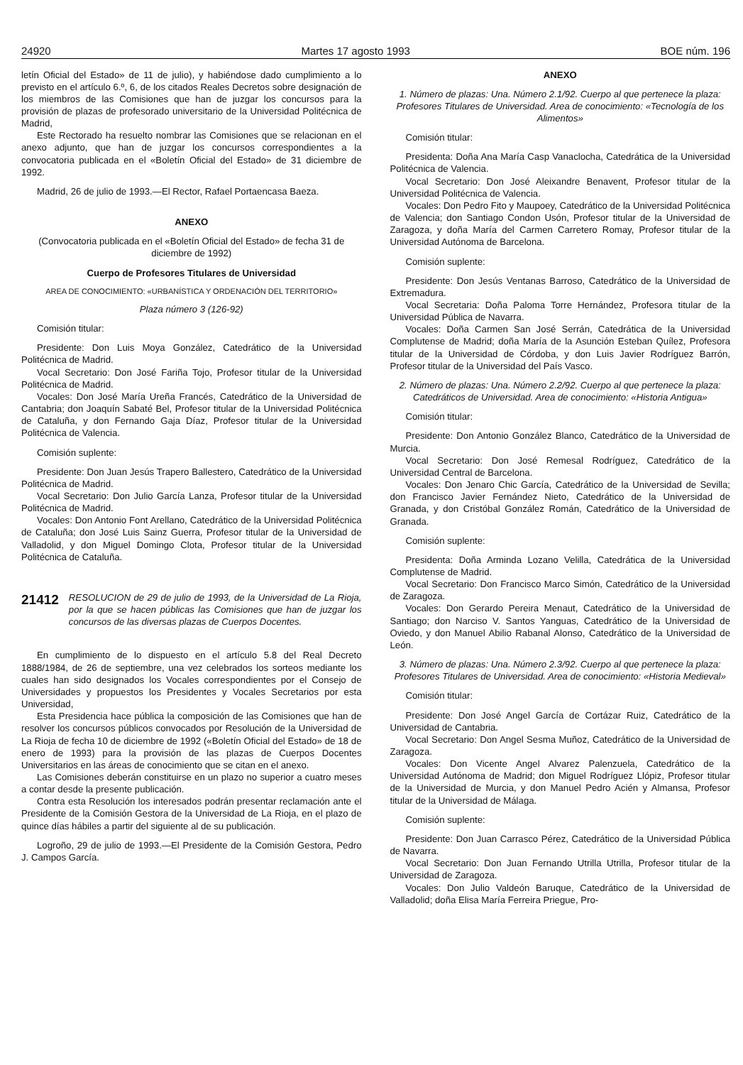24920 Martes 17 agosto 1993 BOE núm. 196
letín Oficial del Estado» de 11 de julio), y habiéndose dado cumplimiento a lo previsto en el artículo 6.º, 6, de los citados Reales Decretos sobre designación de los miembros de las Comisiones que han de juzgar los concursos para la provisión de plazas de profesorado universitario de la Universidad Politécnica de Madrid,
Este Rectorado ha resuelto nombrar las Comisiones que se relacionan en el anexo adjunto, que han de juzgar los concursos correspondientes a la convocatoria publicada en el «Boletín Oficial del Estado» de 31 diciembre de 1992.
Madrid, 26 de julio de 1993.—El Rector, Rafael Portaencasa Baeza.
ANEXO
(Convocatoria publicada en el «Boletín Oficial del Estado» de fecha 31 de diciembre de 1992)
Cuerpo de Profesores Titulares de Universidad
AREA DE CONOCIMIENTO: «URBANÍSTICA Y ORDENACIÓN DEL TERRITORIO»
Plaza número 3 (126-92)
Comisión titular:
Presidente: Don Luis Moya González, Catedrático de la Universidad Politécnica de Madrid.
Vocal Secretario: Don José Fariña Tojo, Profesor titular de la Universidad Politécnica de Madrid.
Vocales: Don José María Ureña Francés, Catedrático de la Universidad de Cantabria; don Joaquín Sabaté Bel, Profesor titular de la Universidad Politécnica de Cataluña, y don Fernando Gaja Díaz, Profesor titular de la Universidad Politécnica de Valencia.
Comisión suplente:
Presidente: Don Juan Jesús Trapero Ballestero, Catedrático de la Universidad Politécnica de Madrid.
Vocal Secretario: Don Julio García Lanza, Profesor titular de la Universidad Politécnica de Madrid.
Vocales: Don Antonio Font Arellano, Catedrático de la Universidad Politécnica de Cataluña; don José Luis Sainz Guerra, Profesor titular de la Universidad de Valladolid, y don Miguel Domingo Clota, Profesor titular de la Universidad Politécnica de Cataluña.
21412
RESOLUCION de 29 de julio de 1993, de la Universidad de La Rioja, por la que se hacen públicas las Comisiones que han de juzgar los concursos de las diversas plazas de Cuerpos Docentes.
En cumplimiento de lo dispuesto en el artículo 5.8 del Real Decreto 1888/1984, de 26 de septiembre, una vez celebrados los sorteos mediante los cuales han sido designados los Vocales correspondientes por el Consejo de Universidades y propuestos los Presidentes y Vocales Secretarios por esta Universidad,
Esta Presidencia hace pública la composición de las Comisiones que han de resolver los concursos públicos convocados por Resolución de la Universidad de La Rioja de fecha 10 de diciembre de 1992 («Boletín Oficial del Estado» de 18 de enero de 1993) para la provisión de las plazas de Cuerpos Docentes Universitarios en las áreas de conocimiento que se citan en el anexo.
Las Comisiones deberán constituirse en un plazo no superior a cuatro meses a contar desde la presente publicación.
Contra esta Resolución los interesados podrán presentar reclamación ante el Presidente de la Comisión Gestora de la Universidad de La Rioja, en el plazo de quince días hábiles a partir del siguiente al de su publicación.
Logroño, 29 de julio de 1993.—El Presidente de la Comisión Gestora, Pedro J. Campos García.
ANEXO
1. Número de plazas: Una. Número 2.1/92. Cuerpo al que pertenece la plaza: Profesores Titulares de Universidad. Area de conocimiento: «Tecnología de los Alimentos»
Comisión titular:
Presidenta: Doña Ana María Casp Vanaclocha, Catedrática de la Universidad Politécnica de Valencia.
Vocal Secretario: Don José Aleixandre Benavent, Profesor titular de la Universidad Politécnica de Valencia.
Vocales: Don Pedro Fito y Maupoey, Catedrático de la Universidad Politécnica de Valencia; don Santiago Condon Usón, Profesor titular de la Universidad de Zaragoza, y doña María del Carmen Carretero Romay, Profesor titular de la Universidad Autónoma de Barcelona.
Comisión suplente:
Presidente: Don Jesús Ventanas Barroso, Catedrático de la Universidad de Extremadura.
Vocal Secretaria: Doña Paloma Torre Hernández, Profesora titular de la Universidad Pública de Navarra.
Vocales: Doña Carmen San José Serrán, Catedrática de la Universidad Complutense de Madrid; doña María de la Asunción Esteban Quílez, Profesora titular de la Universidad de Córdoba, y don Luis Javier Rodríguez Barrón, Profesor titular de la Universidad del País Vasco.
2. Número de plazas: Una. Número 2.2/92. Cuerpo al que pertenece la plaza: Catedráticos de Universidad. Area de conocimiento: «Historia Antigua»
Comisión titular:
Presidente: Don Antonio González Blanco, Catedrático de la Universidad de Murcia.
Vocal Secretario: Don José Remesal Rodríguez, Catedrático de la Universidad Central de Barcelona.
Vocales: Don Jenaro Chic García, Catedrático de la Universidad de Sevilla; don Francisco Javier Fernández Nieto, Catedrático de la Universidad de Granada, y don Cristóbal González Román, Catedrático de la Universidad de Granada.
Comisión suplente:
Presidenta: Doña Arminda Lozano Velilla, Catedrática de la Universidad Complutense de Madrid.
Vocal Secretario: Don Francisco Marco Simón, Catedrático de la Universidad de Zaragoza.
Vocales: Don Gerardo Pereira Menaut, Catedrático de la Universidad de Santiago; don Narciso V. Santos Yanguas, Catedrático de la Universidad de Oviedo, y don Manuel Abilio Rabanal Alonso, Catedrático de la Universidad de León.
3. Número de plazas: Una. Número 2.3/92. Cuerpo al que pertenece la plaza: Profesores Titulares de Universidad. Area de conocimiento: «Historia Medieval»
Comisión titular:
Presidente: Don José Angel García de Cortázar Ruiz, Catedrático de la Universidad de Cantabria.
Vocal Secretario: Don Angel Sesma Muñoz, Catedrático de la Universidad de Zaragoza.
Vocales: Don Vicente Angel Alvarez Palenzuela, Catedrático de la Universidad Autónoma de Madrid; don Miguel Rodríguez Llópiz, Profesor titular de la Universidad de Murcia, y don Manuel Pedro Acién y Almansa, Profesor titular de la Universidad de Málaga.
Comisión suplente:
Presidente: Don Juan Carrasco Pérez, Catedrático de la Universidad Pública de Navarra.
Vocal Secretario: Don Juan Fernando Utrilla Utrilla, Profesor titular de la Universidad de Zaragoza.
Vocales: Don Julio Valdeón Baruque, Catedrático de la Universidad de Valladolid; doña Elisa María Ferreira Priegue, Pro-